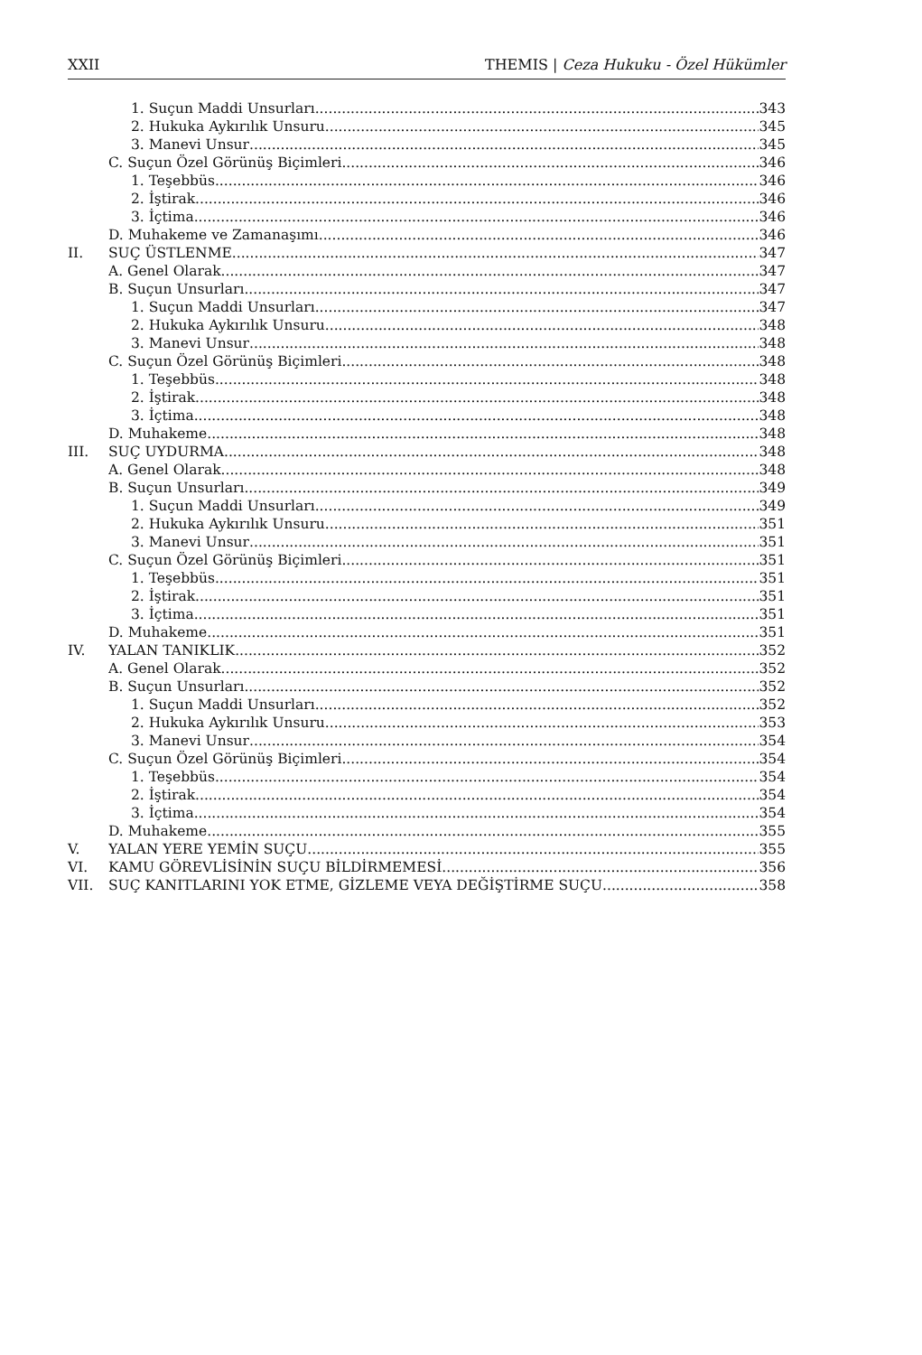XXII THEMIS | Ceza Hukuku - Özel Hükümler
1. Suçun Maddi Unsurları 343
2. Hukuka Aykırılık Unsuru 345
3. Manevi Unsur 345
C. Suçun Özel Görünüş Biçimleri 346
1. Teşebbüs 346
2. İştirak 346
3. İçtima 346
D. Muhakeme ve Zamanaşımı 346
II. SUÇ ÜSTLENME 347
A. Genel Olarak 347
B. Suçun Unsurları 347
1. Suçun Maddi Unsurları 347
2. Hukuka Aykırılık Unsuru 348
3. Manevi Unsur 348
C. Suçun Özel Görünüş Biçimleri 348
1. Teşebbüs 348
2. İştirak 348
3. İçtima 348
D. Muhakeme 348
III. SUÇ UYDURMA 348
A. Genel Olarak 348
B. Suçun Unsurları 349
1. Suçun Maddi Unsurları 349
2. Hukuka Aykırılık Unsuru 351
3. Manevi Unsur 351
C. Suçun Özel Görünüş Biçimleri 351
1. Teşebbüs 351
2. İştirak 351
3. İçtima 351
D. Muhakeme 351
IV. YALAN TANIKLIK 352
A. Genel Olarak 352
B. Suçun Unsurları 352
1. Suçun Maddi Unsurları 352
2. Hukuka Aykırılık Unsuru 353
3. Manevi Unsur 354
C. Suçun Özel Görünüş Biçimleri 354
1. Teşebbüs 354
2. İştirak 354
3. İçtima 354
D. Muhakeme 355
V. YALAN YERE YEMİN SUÇU 355
VI. KAMU GÖREVLİSİNİN SUÇU BİLDİRMEMESİ 356
VII. SUÇ KANITLARINI YOK ETME, GİZLEME VEYA DEĞİŞTİRME SUÇU 358